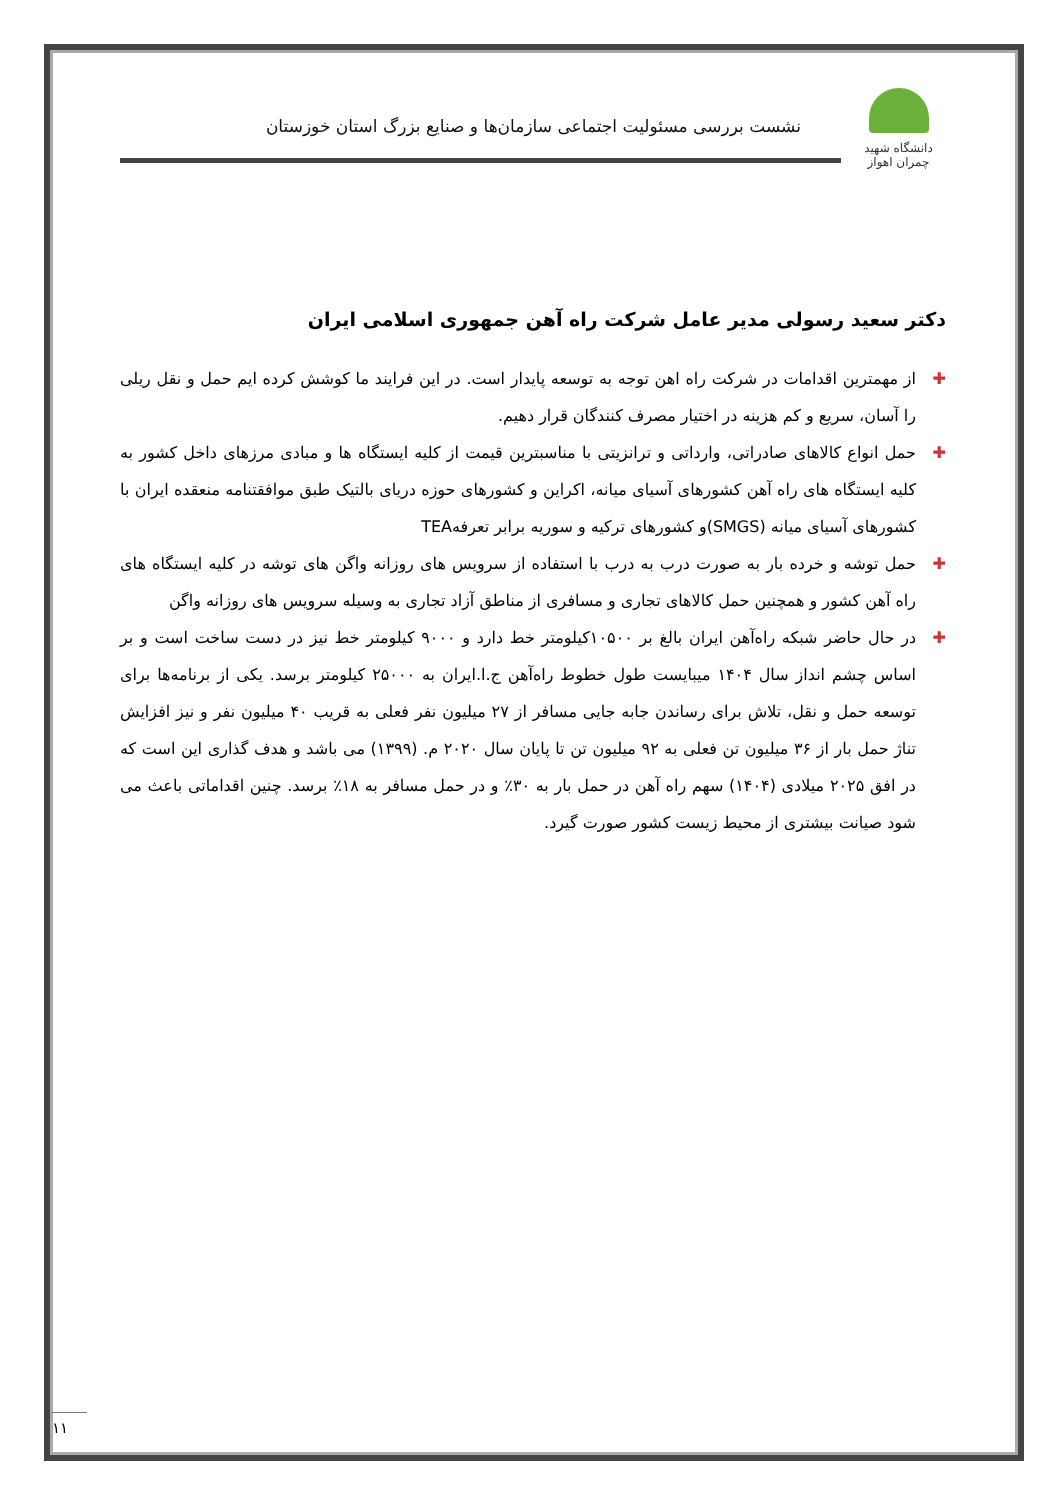دانشگاه شهید چمران اهواز
نشست بررسی مسئولیت اجتماعی سازمان‌ها و صنایع بزرگ استان خوزستان
دکتر سعید رسولی مدیر عامل شرکت راه آهن جمهوری اسلامی ایران
✚ از مهمترین اقدامات در شرکت راه اهن توجه به توسعه پایدار است. در این فرایند ما کوشش کرده ایم حمل و نقل ریلی را آسان، سریع و کم هزینه در اختیار مصرف کنندگان قرار دهیم.
✚ حمل انواع کالاهای صادراتی، وارداتی و ترانزیتی با مناسبترین قیمت از کلیه ایستگاه ها و مبادی مرزهای داخل کشور به کلیه ایستگاه های راه آهن کشورهای آسیای میانه، اکراین و کشورهای حوزه دریای بالتیک طبق موافقتنامه منعقده ایران با کشورهای آسیای میانه (SMGS)و کشورهای ترکیه و سوریه برابر تعرفهTEA
✚ حمل توشه و خرده بار به صورت درب به درب با استفاده از سرویس های روزانه واگن های توشه در کلیه ایستگاه های راه آهن کشور و همچنین حمل کالاهای تجاری و مسافری از مناطق آزاد تجاری به وسیله سرویس های روزانه واگن
✚ در حال حاضر شبکه راه‌آهن ایران بالغ بر ۱۰۵۰۰کیلومتر خط دارد و ۹۰۰۰ کیلومتر خط نیز در دست ساخت است و بر اساس چشم انداز سال ۱۴۰۴ میبایست طول خطوط راه‌آهن ج.ا.ایران به ۲۵۰۰۰ کیلومتر برسد. یکی از برنامه‌ها برای توسعه حمل و نقل، تلاش برای رساندن جابه جایی مسافر از ۲۷ میلیون نفر فعلی به قریب ۴۰ میلیون نفر و نیز افزایش تناژ حمل بار از ۳۶ میلیون تن فعلی به ۹۲ میلیون تن تا پایان سال ۲۰۲۰ م. (۱۳۹۹) می باشد و هدف گذاری این است که در افق ۲۰۲۵ میلادی (۱۴۰۴) سهم راه آهن در حمل بار به ۳۰٪ و در حمل مسافر به ۱۸٪ برسد. چنین اقداماتی باعث می شود صیانت بیشتری از محیط زیست کشور صورت گیرد.
۱۱